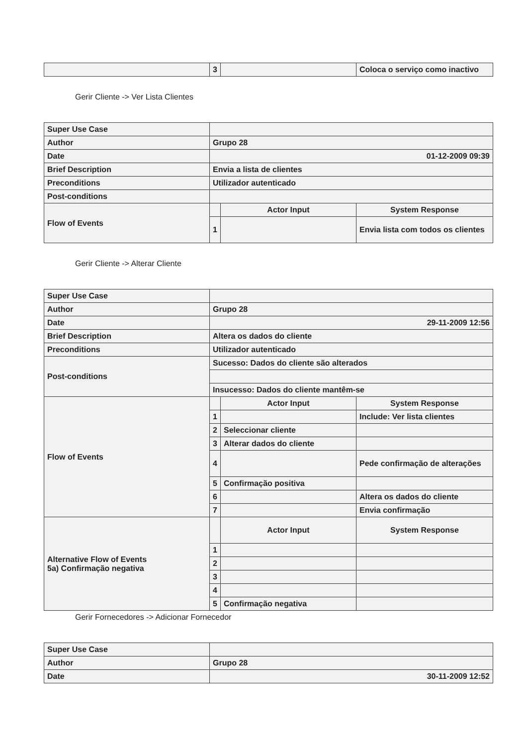| | 3 | | Coloca o serviço como inactivo |
Gerir Cliente -> Ver Lista Clientes
| Super Use Case | | | |
| Author | Grupo 28 | | |
| Date | 01-12-2009 09:39 | | |
| Brief Description | Envia a lista de clientes | | |
| Preconditions | Utilizador autenticado | | |
| Post-conditions | | | |
| Flow of Events | | Actor Input | System Response |
| | 1 | | Envia lista com todos os clientes |
Gerir Cliente -> Alterar Cliente
| Super Use Case | | | |
| Author | Grupo 28 | | |
| Date | 29-11-2009 12:56 | | |
| Brief Description | Altera os dados do cliente | | |
| Preconditions | Utilizador autenticado | | |
| Post-conditions | Sucesso: Dados do cliente são alterados | | |
| | Insucesso: Dados do cliente mantêm-se | | |
| Flow of Events | | Actor Input | System Response |
| | 1 | | Include: Ver lista clientes |
| | 2 | Seleccionar cliente | |
| | 3 | Alterar dados do cliente | |
| | 4 | | Pede confirmação de alterações |
| | 5 | Confirmação positiva | |
| | 6 | | Altera os dados do cliente |
| | 7 | | Envia confirmação |
| Alternative Flow of Events 5a) Confirmação negativa | | Actor Input | System Response |
| | 1 | | |
| | 2 | | |
| | 3 | | |
| | 4 | | |
| | 5 | Confirmação negativa | |
Gerir Fornecedores -> Adicionar Fornecedor
| Super Use Case | |
| Author | Grupo 28 |
| Date | 30-11-2009 12:52 |